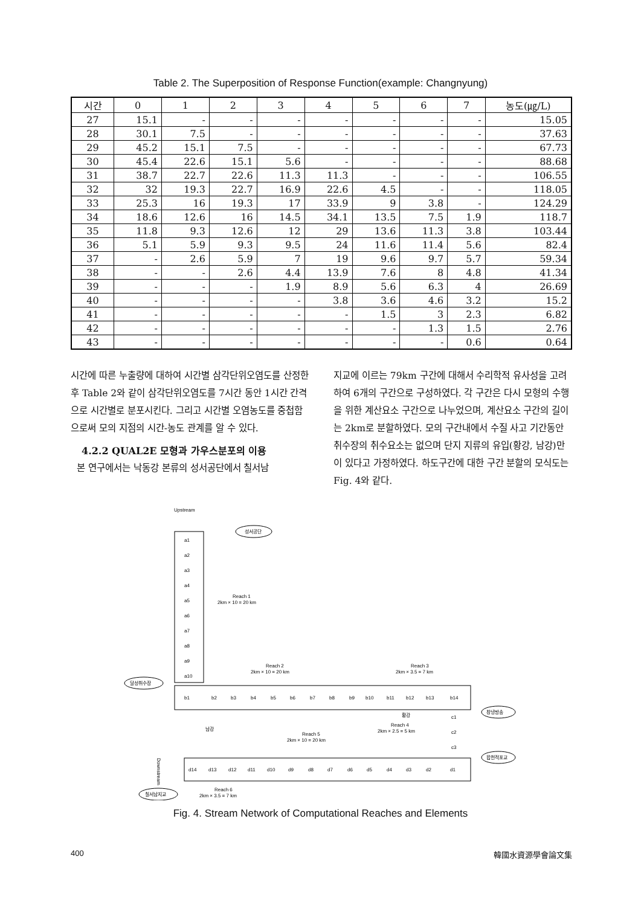Table 2. The Superposition of Response Function(example: Changnyung)
| 시간 | 0 | 1 | 2 | 3 | 4 | 5 | 6 | 7 | 농도(㎍/L) |
| --- | --- | --- | --- | --- | --- | --- | --- | --- | --- |
| 27 | 15.1 | - | - | - | - | - | - | - | 15.05 |
| 28 | 30.1 | 7.5 | - | - | - | - | - | - | 37.63 |
| 29 | 45.2 | 15.1 | 7.5 | - | - | - | - | - | 67.73 |
| 30 | 45.4 | 22.6 | 15.1 | 5.6 | - | - | - | - | 88.68 |
| 31 | 38.7 | 22.7 | 22.6 | 11.3 | 11.3 | - | - | - | 106.55 |
| 32 | 32 | 19.3 | 22.7 | 16.9 | 22.6 | 4.5 | - | - | 118.05 |
| 33 | 25.3 | 16 | 19.3 | 17 | 33.9 | 9 | 3.8 | - | 124.29 |
| 34 | 18.6 | 12.6 | 16 | 14.5 | 34.1 | 13.5 | 7.5 | 1.9 | 118.7 |
| 35 | 11.8 | 9.3 | 12.6 | 12 | 29 | 13.6 | 11.3 | 3.8 | 103.44 |
| 36 | 5.1 | 5.9 | 9.3 | 9.5 | 24 | 11.6 | 11.4 | 5.6 | 82.4 |
| 37 | - | 2.6 | 5.9 | 7 | 19 | 9.6 | 9.7 | 5.7 | 59.34 |
| 38 | - | - | 2.6 | 4.4 | 13.9 | 7.6 | 8 | 4.8 | 41.34 |
| 39 | - | - | - | 1.9 | 8.9 | 5.6 | 6.3 | 4 | 26.69 |
| 40 | - | - | - | - | 3.8 | 3.6 | 4.6 | 3.2 | 15.2 |
| 41 | - | - | - | - | - | 1.5 | 3 | 2.3 | 6.82 |
| 42 | - | - | - | - | - | - | 1.3 | 1.5 | 2.76 |
| 43 | - | - | - | - | - | - | - | 0.6 | 0.64 |
시간에 따른 누출량에 대하여 시간별 삼각단위오염도를 산정한 후 Table 2와 같이 삼각단위오염도를 7시간 동안 1시간 간격으로 시간별로 분포시킨다. 그리고 시간별 오염농도를 중첩함으로써 모의 지점의 시간-농도 관계를 알 수 있다.
4.2.2 QUAL2E 모형과 가우스분포의 이용
본 연구에서는 낙동강 본류의 성서공단에서 칠서남
지교에 이르는 79km 구간에 대해서 수리학적 유사성을 고려하여 6개의 구간으로 구성하였다. 각 구간은 다시 모형의 수행을 위한 계산요소 구간으로 나누었으며, 계산요소 구간의 길이는 2km로 분할하였다. 모의 구간내에서 수질 사고 기간동안 취수장의 취수요소는 없으며 단지 지류의 유입(황강, 남강)만이 있다고 가정하였다. 하도구간에 대한 구간 분할의 모식도는 Fig. 4와 같다.
Upstream
a1
a2
a3
a4
a5
a6
a7
a8
a9
a10
성서공단
Reach 1
2km × 10 = 20 km
Reach 2
2km × 10 = 20 km
Reach 3
2km × 3.5 = 7 km
달성취수장
b1
b2
b3
b4
b5
b6
b7
b8
b9
b10
b11
b12
b13
b14
창녕방송
황강
c1
c2
c3
Reach 4
2km × 2.5 = 5 km
남강
Reach 5
2km × 10 = 20 km
합천적포교
d14
d13
d12
d11
d10
d9
d8
d7
d6
d5
d4
d3
d2
d1
Downstream
칠서남지교
Reach 6
2km × 3.5 = 7 km
Fig. 4. Stream Network of Computational Reaches and Elements
400 韓國水資源學會論文集